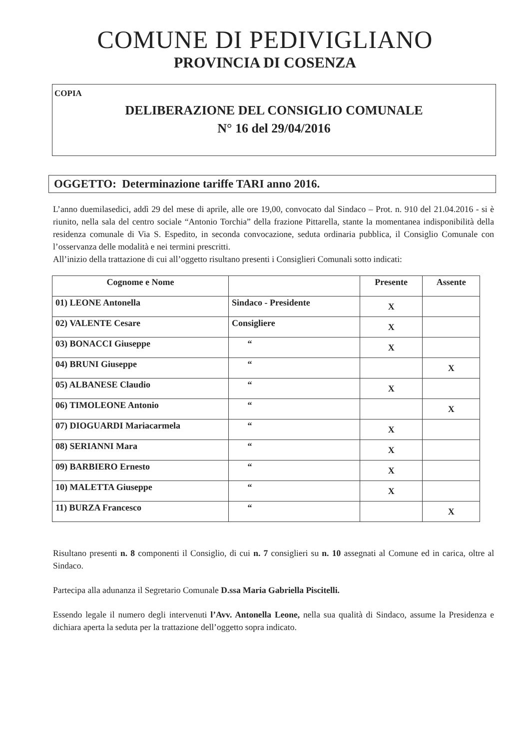COMUNE DI PEDIVIGLIANO
PROVINCIA DI COSENZA
COPIA
DELIBERAZIONE DEL CONSIGLIO COMUNALE
N° 16 del 29/04/2016
OGGETTO: Determinazione tariffe TARI anno 2016.
L’anno duemilasedici, addì 29 del mese di aprile, alle ore 19,00, convocato dal Sindaco – Prot. n. 910 del 21.04.2016 - si è riunito, nella sala del centro sociale “Antonio Torchia” della frazione Pittarella, stante la momentanea indisponibilità della residenza comunale di Via S. Espedito, in seconda convocazione, seduta ordinaria pubblica, il Consiglio Comunale con l’osservanza delle modalità e nei termini prescritti.
All’inizio della trattazione di cui all’oggetto risultano presenti i Consiglieri Comunali sotto indicati:
| Cognome e Nome | | Presente | Assente |
| --- | --- | --- | --- |
| 01) LEONE Antonella | Sindaco - Presidente | X | |
| 02) VALENTE Cesare | Consigliere | X | |
| 03) BONACCI Giuseppe | “ | X | |
| 04) BRUNI Giuseppe | “ | | X |
| 05) ALBANESE Claudio | “ | X | |
| 06) TIMOLEONE Antonio | “ | | X |
| 07) DIOGUARDI Mariacarmela | “ | X | |
| 08) SERIANNI Mara | “ | X | |
| 09) BARBIERO Ernesto | “ | X | |
| 10) MALETTA Giuseppe | “ | X | |
| 11) BURZA Francesco | “ | | X |
Risultano presenti n. 8 componenti il Consiglio, di cui n. 7 consiglieri su n. 10 assegnati al Comune ed in carica, oltre al Sindaco.
Partecipa alla adunanza il Segretario Comunale D.ssa Maria Gabriella Piscitelli.
Essendo legale il numero degli intervenuti l’Avv. Antonella Leone, nella sua qualità di Sindaco, assume la Presidenza e dichiara aperta la seduta per la trattazione dell’oggetto sopra indicato.